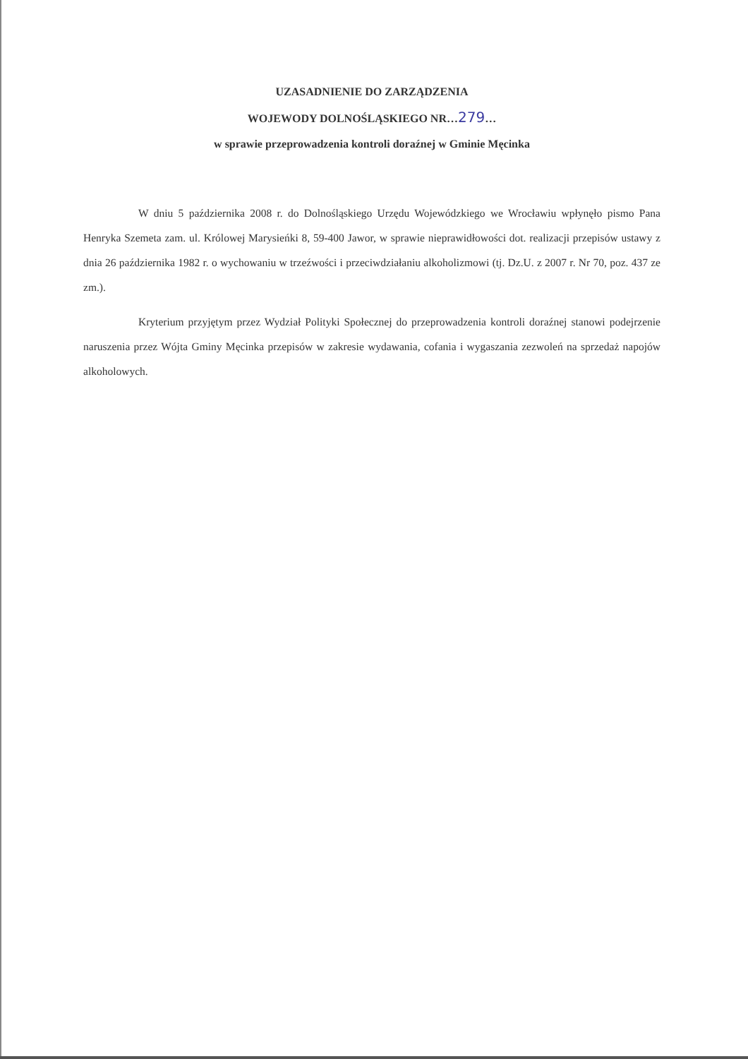UZASADNIENIE DO ZARZĄDZENIA
WOJEWODY DOLNOŚLĄSKIEGO NR…279…
w sprawie przeprowadzenia kontroli doraźnej w Gminie Męcinka
W dniu 5 października 2008 r. do Dolnośląskiego Urzędu Wojewódzkiego we Wrocławiu wpłynęło pismo Pana Henryka Szemeta zam. ul. Królowej Marysieńki 8, 59-400 Jawor, w sprawie nieprawidłowości dot. realizacji przepisów ustawy z dnia 26 października 1982 r. o wychowaniu w trzeźwości i przeciwdziałaniu alkoholizmowi (tj. Dz.U. z 2007 r. Nr 70, poz. 437 ze zm.).
Kryterium przyjętym przez Wydział Polityki Społecznej do przeprowadzenia kontroli doraźnej stanowi podejrzenie naruszenia przez Wójta Gminy Męcinka przepisów w zakresie wydawania, cofania i wygaszania zezwoleń na sprzedaż napojów alkoholowych.